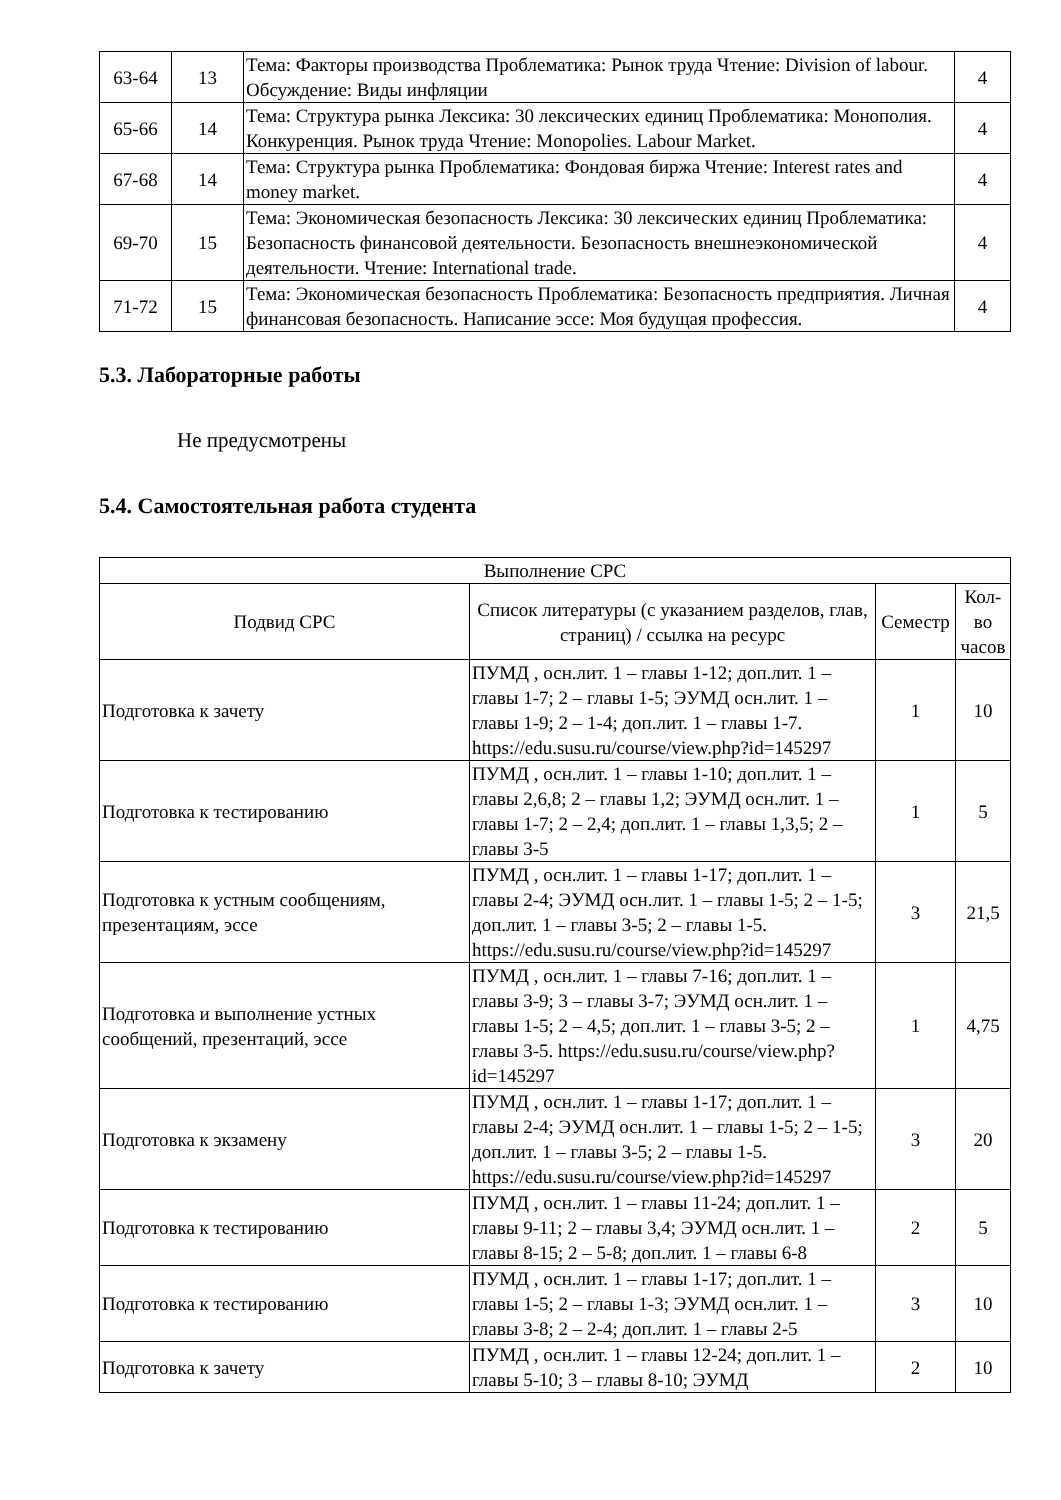| 63-64 | 13 | Тема: Факторы производства Проблематика: Рынок труда Чтение: Division of labour. Обсуждение: Виды инфляции | 4 |
| 65-66 | 14 | Тема: Структура рынка Лексика: 30 лексических единиц Проблематика: Монополия. Конкуренция. Рынок труда Чтение: Monopolies. Labour Market. | 4 |
| 67-68 | 14 | Тема: Структура рынка Проблематика: Фондовая биржа Чтение: Interest rates and money market. | 4 |
| 69-70 | 15 | Тема: Экономическая безопасность Лексика: 30 лексических единиц Проблематика: Безопасность финансовой деятельности. Безопасность внешнеэкономической деятельности. Чтение: International trade. | 4 |
| 71-72 | 15 | Тема: Экономическая безопасность Проблематика: Безопасность предприятия. Личная финансовая безопасность. Написание эссе: Моя будущая профессия. | 4 |
5.3. Лабораторные работы
Не предусмотрены
5.4. Самостоятельная работа студента
| Выполнение СРС | | | |
| --- | --- | --- | --- |
| Подвид СРС | Список литературы (с указанием разделов, глав, страниц) / ссылка на ресурс | Семестр | Кол-во часов |
| Подготовка к зачету | ПУМД , осн.лит. 1 – главы 1-12; доп.лит. 1 – главы 1-7; 2 – главы 1-5; ЭУМД осн.лит. 1 – главы 1-9; 2 – 1-4; доп.лит. 1 – главы 1-7. https://edu.susu.ru/course/view.php?id=145297 | 1 | 10 |
| Подготовка к тестированию | ПУМД , осн.лит. 1 – главы 1-10; доп.лит. 1 – главы 2,6,8; 2 – главы 1,2; ЭУМД осн.лит. 1 – главы 1-7; 2 – 2,4; доп.лит. 1 – главы 1,3,5; 2 – главы 3-5 | 1 | 5 |
| Подготовка к устным сообщениям, презентациям, эссе | ПУМД , осн.лит. 1 – главы 1-17; доп.лит. 1 – главы 2-4; ЭУМД осн.лит. 1 – главы 1-5; 2 – 1-5; доп.лит. 1 – главы 3-5; 2 – главы 1-5. https://edu.susu.ru/course/view.php?id=145297 | 3 | 21,5 |
| Подготовка и выполнение устных сообщений, презентаций, эссе | ПУМД , осн.лит. 1 – главы 7-16; доп.лит. 1 – главы 3-9; 3 – главы 3-7; ЭУМД осн.лит. 1 – главы 1-5; 2 – 4,5; доп.лит. 1 – главы 3-5; 2 – главы 3-5. https://edu.susu.ru/course/view.php?id=145297 | 1 | 4,75 |
| Подготовка к экзамену | ПУМД , осн.лит. 1 – главы 1-17; доп.лит. 1 – главы 2-4; ЭУМД осн.лит. 1 – главы 1-5; 2 – 1-5; доп.лит. 1 – главы 3-5; 2 – главы 1-5. https://edu.susu.ru/course/view.php?id=145297 | 3 | 20 |
| Подготовка к тестированию | ПУМД , осн.лит. 1 – главы 11-24; доп.лит. 1 – главы 9-11; 2 – главы 3,4; ЭУМД осн.лит. 1 – главы 8-15; 2 – 5-8; доп.лит. 1 – главы 6-8 | 2 | 5 |
| Подготовка к тестированию | ПУМД , осн.лит. 1 – главы 1-17; доп.лит. 1 – главы 1-5; 2 – главы 1-3; ЭУМД осн.лит. 1 – главы 3-8; 2 – 2-4; доп.лит. 1 – главы 2-5 | 3 | 10 |
| Подготовка к зачету | ПУМД , осн.лит. 1 – главы 12-24; доп.лит. 1 – главы 5-10; 3 – главы 8-10; ЭУМД | 2 | 10 |